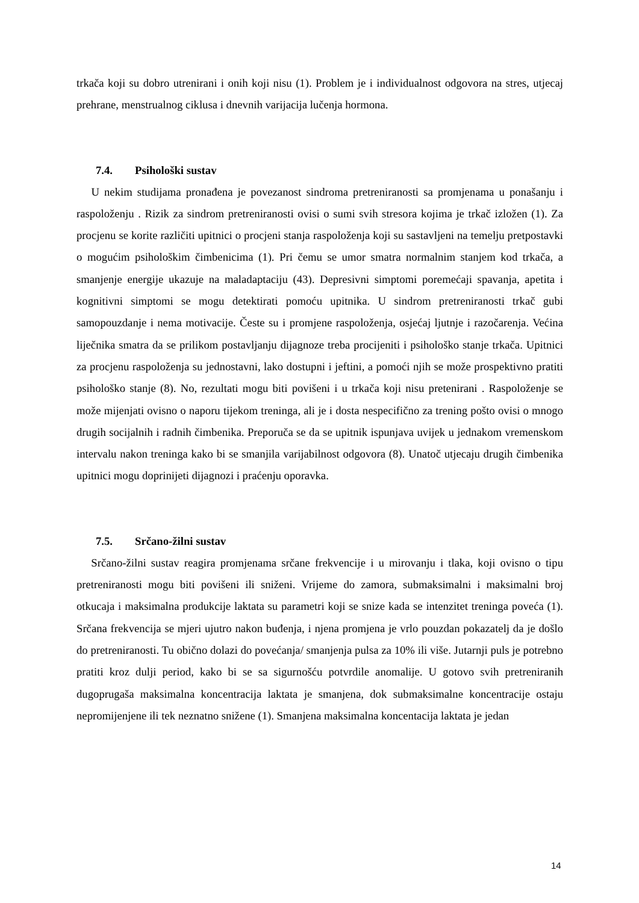trkača koji su dobro utrenirani i onih koji nisu (1). Problem je i individualnost odgovora na stres, utjecaj prehrane, menstrualnog ciklusa i dnevnih varijacija lučenja hormona.
7.4. Psihološki sustav
U nekim studijama pronađena je povezanost sindroma pretreniranosti sa promjenama u ponašanju i raspoloženju . Rizik za sindrom pretreniranosti ovisi o sumi svih stresora kojima je trkač izložen (1). Za procjenu se korite različiti upitnici o procjeni stanja raspoloženja koji su sastavljeni na temelju pretpostavki o mogućim psihološkim čimbenicima (1). Pri čemu se umor smatra normalnim stanjem kod trkača, a smanjenje energije ukazuje na maladaptaciju (43). Depresivni simptomi poremećaji spavanja, apetita i kognitivni simptomi se mogu detektirati pomoću upitnika. U sindrom pretreniranosti trkač gubi samopouzdanje i nema motivacije. Česte su i promjene raspoloženja, osjećaj ljutnje i razočarenja. Većina liječnika smatra da se prilikom postavljanju dijagnoze treba procijeniti i psihološko stanje trkača. Upitnici za procjenu raspoloženja su jednostavni, lako dostupni i jeftini, a pomoći njih se može prospektivno pratiti psihološko stanje (8). No, rezultati mogu biti povišeni i u trkača koji nisu pretenirani . Raspoloženje se može mijenjati ovisno o naporu tijekom treninga, ali je i dosta nespecifično za trening pošto ovisi o mnogo drugih socijalnih i radnih čimbenika. Preporuča se da se upitnik ispunjava uvijek u jednakom vremenskom intervalu nakon treninga kako bi se smanjila varijabilnost odgovora (8). Unatoč utjecaju drugih čimbenika upitnici mogu doprinijeti dijagnozi i praćenju oporavka.
7.5. Srčano-žilni sustav
Srčano-žilni sustav reagira promjenama srčane frekvencije i u mirovanju i tlaka, koji ovisno o tipu pretreniranosti mogu biti povišeni ili sniženi. Vrijeme do zamora, submaksimalni i maksimalni broj otkucaja i maksimalna produkcije laktata su parametri koji se snize kada se intenzitet treninga poveća (1). Srčana frekvencija se mjeri ujutro nakon buđenja, i njena promjena je vrlo pouzdan pokazatelj da je došlo do pretreniranosti. Tu obično dolazi do povećanja/ smanjenja pulsa za 10% ili više. Jutarnji puls je potrebno pratiti kroz dulji period, kako bi se sa sigurnošću potvrdile anomalije. U gotovo svih pretreniranih dugoprugaša maksimalna koncentracija laktata je smanjena, dok submaksimalne koncentracije ostaju nepromijenjene ili tek neznatno snižene (1). Smanjena maksimalna koncentacija laktata je jedan
14